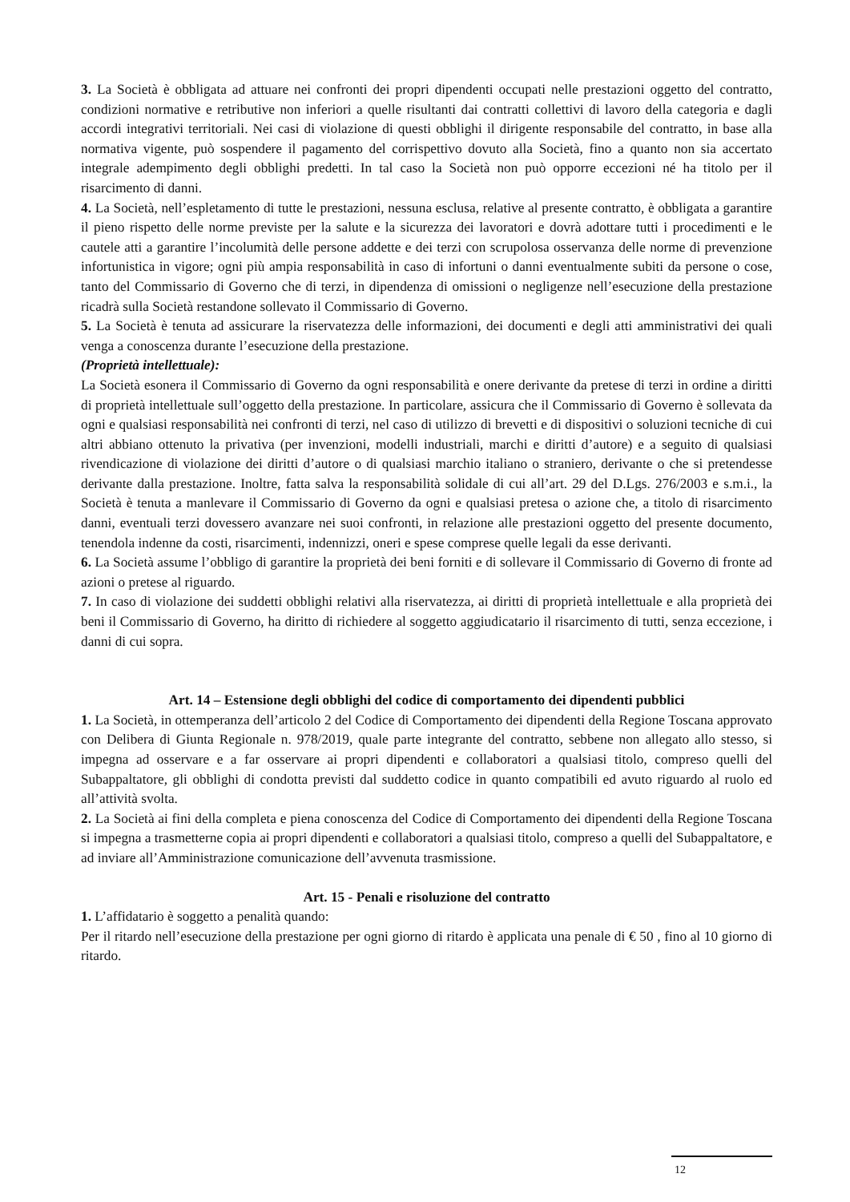3. La Società è obbligata ad attuare nei confronti dei propri dipendenti occupati nelle prestazioni oggetto del contratto, condizioni normative e retributive non inferiori a quelle risultanti dai contratti collettivi di lavoro della categoria e dagli accordi integrativi territoriali. Nei casi di violazione di questi obblighi il dirigente responsabile del contratto, in base alla normativa vigente, può sospendere il pagamento del corrispettivo dovuto alla Società, fino a quanto non sia accertato integrale adempimento degli obblighi predetti. In tal caso la Società non può opporre eccezioni né ha titolo per il risarcimento di danni.
4. La Società, nell’espletamento di tutte le prestazioni, nessuna esclusa, relative al presente contratto, è obbligata a garantire il pieno rispetto delle norme previste per la salute e la sicurezza dei lavoratori e dovrà adottare tutti i procedimenti e le cautele atti a garantire l’incolumità delle persone addette e dei terzi con scrupolosa osservanza delle norme di prevenzione infortunistica in vigore; ogni più ampia responsabilità in caso di infortuni o danni eventualmente subiti da persone o cose, tanto del Commissario di Governo che di terzi, in dipendenza di omissioni o negligenze nell’esecuzione della prestazione ricadrà sulla Società restandone sollevato il Commissario di Governo.
5. La Società è tenuta ad assicurare la riservatezza delle informazioni, dei documenti e degli atti amministrativi dei quali venga a conoscenza durante l’esecuzione della prestazione.
(Proprietà intellettuale):
La Società esonera il Commissario di Governo da ogni responsabilità e onere derivante da pretese di terzi in ordine a diritti di proprietà intellettuale sull’oggetto della prestazione. In particolare, assicura che il Commissario di Governo è sollevata da ogni e qualsiasi responsabilità nei confronti di terzi, nel caso di utilizzo di brevetti e di dispositivi o soluzioni tecniche di cui altri abbiano ottenuto la privativa (per invenzioni, modelli industriali, marchi e diritti d’autore) e a seguito di qualsiasi rivendicazione di violazione dei diritti d’autore o di qualsiasi marchio italiano o straniero, derivante o che si pretendesse derivante dalla prestazione. Inoltre, fatta salva la responsabilità solidale di cui all’art. 29 del D.Lgs. 276/2003 e s.m.i., la Società è tenuta a manlevare il Commissario di Governo da ogni e qualsiasi pretesa o azione che, a titolo di risarcimento danni, eventuali terzi dovessero avanzare nei suoi confronti, in relazione alle prestazioni oggetto del presente documento, tenendola indenne da costi, risarcimenti, indennizzi, oneri e spese comprese quelle legali da esse derivanti.
6. La Società assume l’obbligo di garantire la proprietà dei beni forniti e di sollevare il Commissario di Governo di fronte ad azioni o pretese al riguardo.
7. In caso di violazione dei suddetti obblighi relativi alla riservatezza, ai diritti di proprietà intellettuale e alla proprietà dei beni il Commissario di Governo, ha diritto di richiedere al soggetto aggiudicatario il risarcimento di tutti, senza eccezione, i danni di cui sopra.
Art. 14 – Estensione degli obblighi del codice di comportamento dei dipendenti pubblici
1. La Società, in ottemperanza dell’articolo 2 del Codice di Comportamento dei dipendenti della Regione Toscana approvato con Delibera di Giunta Regionale n. 978/2019, quale parte integrante del contratto, sebbene non allegato allo stesso, si impegna ad osservare e a far osservare ai propri dipendenti e collaboratori a qualsiasi titolo, compreso quelli del Subappaltatore, gli obblighi di condotta previsti dal suddetto codice in quanto compatibili ed avuto riguardo al ruolo ed all’attività svolta.
2. La Società ai fini della completa e piena conoscenza del Codice di Comportamento dei dipendenti della Regione Toscana si impegna a trasmetterne copia ai propri dipendenti e collaboratori a qualsiasi titolo, compreso a quelli del Subappaltatore, e ad inviare all’Amministrazione comunicazione dell’avvenuta trasmissione.
Art. 15 - Penali e risoluzione del contratto
1. L’affidatario è soggetto a penalità quando:
Per il ritardo nell’esecuzione della prestazione per ogni giorno di ritardo è applicata una penale di € 50 , fino al 10 giorno di ritardo.
12